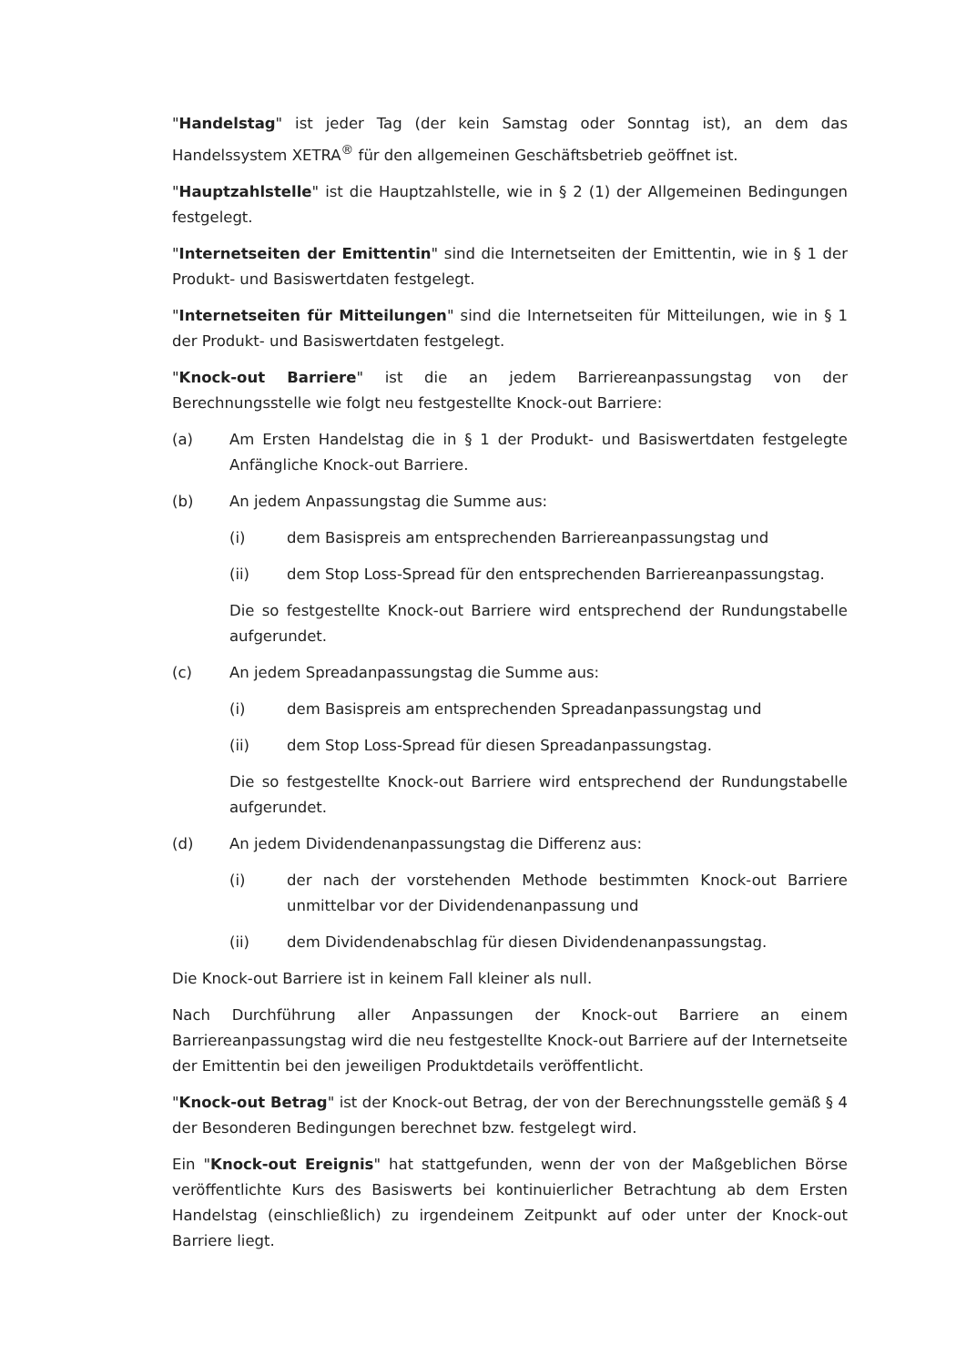"Handelstag" ist jeder Tag (der kein Samstag oder Sonntag ist), an dem das Handelssystem XETRA<sup>®</sup> für den allgemeinen Geschäftsbetrieb geöffnet ist.
"Hauptzahlstelle" ist die Hauptzahlstelle, wie in § 2 (1) der Allgemeinen Bedingungen festgelegt.
"Internetseiten der Emittentin" sind die Internetseiten der Emittentin, wie in § 1 der Produkt- und Basiswertdaten festgelegt.
"Internetseiten für Mitteilungen" sind die Internetseiten für Mitteilungen, wie in § 1 der Produkt- und Basiswertdaten festgelegt.
"Knock-out Barriere" ist die an jedem Barriereanpassungstag von der Berechnungsstelle wie folgt neu festgestellte Knock-out Barriere:
(a) Am Ersten Handelstag die in § 1 der Produkt- und Basiswertdaten festgelegte Anfängliche Knock-out Barriere.
(b) An jedem Anpassungstag die Summe aus:
(i) dem Basispreis am entsprechenden Barriereanpassungstag und
(ii) dem Stop Loss-Spread für den entsprechenden Barriereanpassungstag.
Die so festgestellte Knock-out Barriere wird entsprechend der Rundungstabelle aufgerundet.
(c) An jedem Spreadanpassungstag die Summe aus:
(i) dem Basispreis am entsprechenden Spreadanpassungstag und
(ii) dem Stop Loss-Spread für diesen Spreadanpassungstag.
Die so festgestellte Knock-out Barriere wird entsprechend der Rundungstabelle aufgerundet.
(d) An jedem Dividendenanpassungstag die Differenz aus:
(i) der nach der vorstehenden Methode bestimmten Knock-out Barriere unmittelbar vor der Dividendenanpassung und
(ii) dem Dividendenabschlag für diesen Dividendenanpassungstag.
Die Knock-out Barriere ist in keinem Fall kleiner als null.
Nach Durchführung aller Anpassungen der Knock-out Barriere an einem Barriereanpassungstag wird die neu festgestellte Knock-out Barriere auf der Internetseite der Emittentin bei den jeweiligen Produktdetails veröffentlicht.
"Knock-out Betrag" ist der Knock-out Betrag, der von der Berechnungsstelle gemäß § 4 der Besonderen Bedingungen berechnet bzw. festgelegt wird.
Ein "Knock-out Ereignis" hat stattgefunden, wenn der von der Maßgeblichen Börse veröffentlichte Kurs des Basiswerts bei kontinuierlicher Betrachtung ab dem Ersten Handelstag (einschließlich) zu irgendeinem Zeitpunkt auf oder unter der Knock-out Barriere liegt.